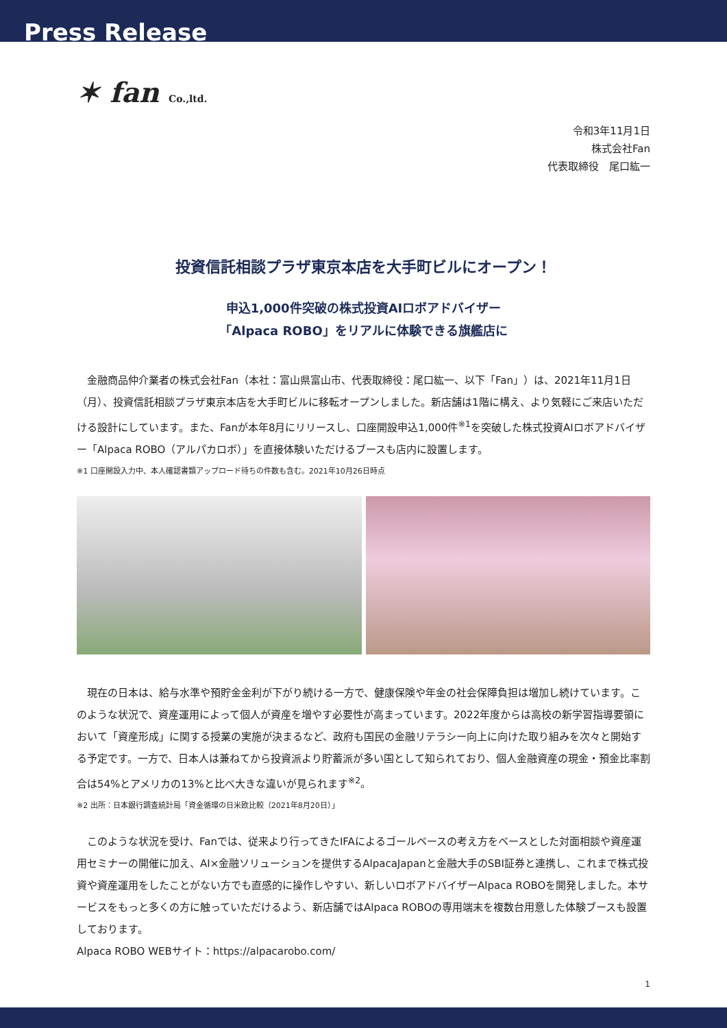Press Release
✶ fan Co.,ltd.
令和3年11月1日
株式会社Fan
代表取締役　尾口紘一
投資信託相談プラザ東京本店を大手町ビルにオープン！
申込1,000件突破の株式投資AIロボアドバイザー
「Alpaca ROBO」をリアルに体験できる旗艦店に
金融商品仲介業者の株式会社Fan（本社：富山県富山市、代表取締役：尾口紘一、以下「Fan」）は、2021年11月1日（月）、投資信託相談プラザ東京本店を大手町ビルに移転オープンしました。新店舗は1階に構え、より気軽にご来店いただける設計にしています。また、Fanが本年8月にリリースし、口座開設申込1,000件<sup>※1</sup>を突破した株式投資AIロボアドバイザー「Alpaca ROBO（アルパカロボ）」を直接体験いただけるブースも店内に設置します。
※1 口座開設入力中、本人確認書類アップロード待ちの件数も含む。2021年10月26日時点
現在の日本は、給与水準や預貯金金利が下がり続ける一方で、健康保険や年金の社会保障負担は増加し続けています。このような状況で、資産運用によって個人が資産を増やす必要性が高まっています。2022年度からは高校の新学習指導要領において「資産形成」に関する授業の実施が決まるなど、政府も国民の金融リテラシー向上に向けた取り組みを次々と開始する予定です。一方で、日本人は兼ねてから投資派より貯蓄派が多い国として知られており、個人金融資産の現金・預金比率割合は54%とアメリカの13%と比べ大きな違いが見られます<sup>※2</sup>。
※2 出所：日本銀行調査統計局「資金循環の日米欧比較（2021年8月20日）」
このような状況を受け、Fanでは、従来より行ってきたIFAによるゴールベースの考え方をベースとした対面相談や資産運用セミナーの開催に加え、AI×金融ソリューションを提供するAlpacaJapanと金融大手のSBI証券と連携し、これまで株式投資や資産運用をしたことがない方でも直感的に操作しやすい、新しいロボアドバイザーAlpaca ROBOを開発しました。本サービスをもっと多くの方に触っていただけるよう、新店舗ではAlpaca ROBOの専用端末を複数台用意した体験ブースも設置しております。
Alpaca ROBO WEBサイト：https://alpacarobo.com/
1